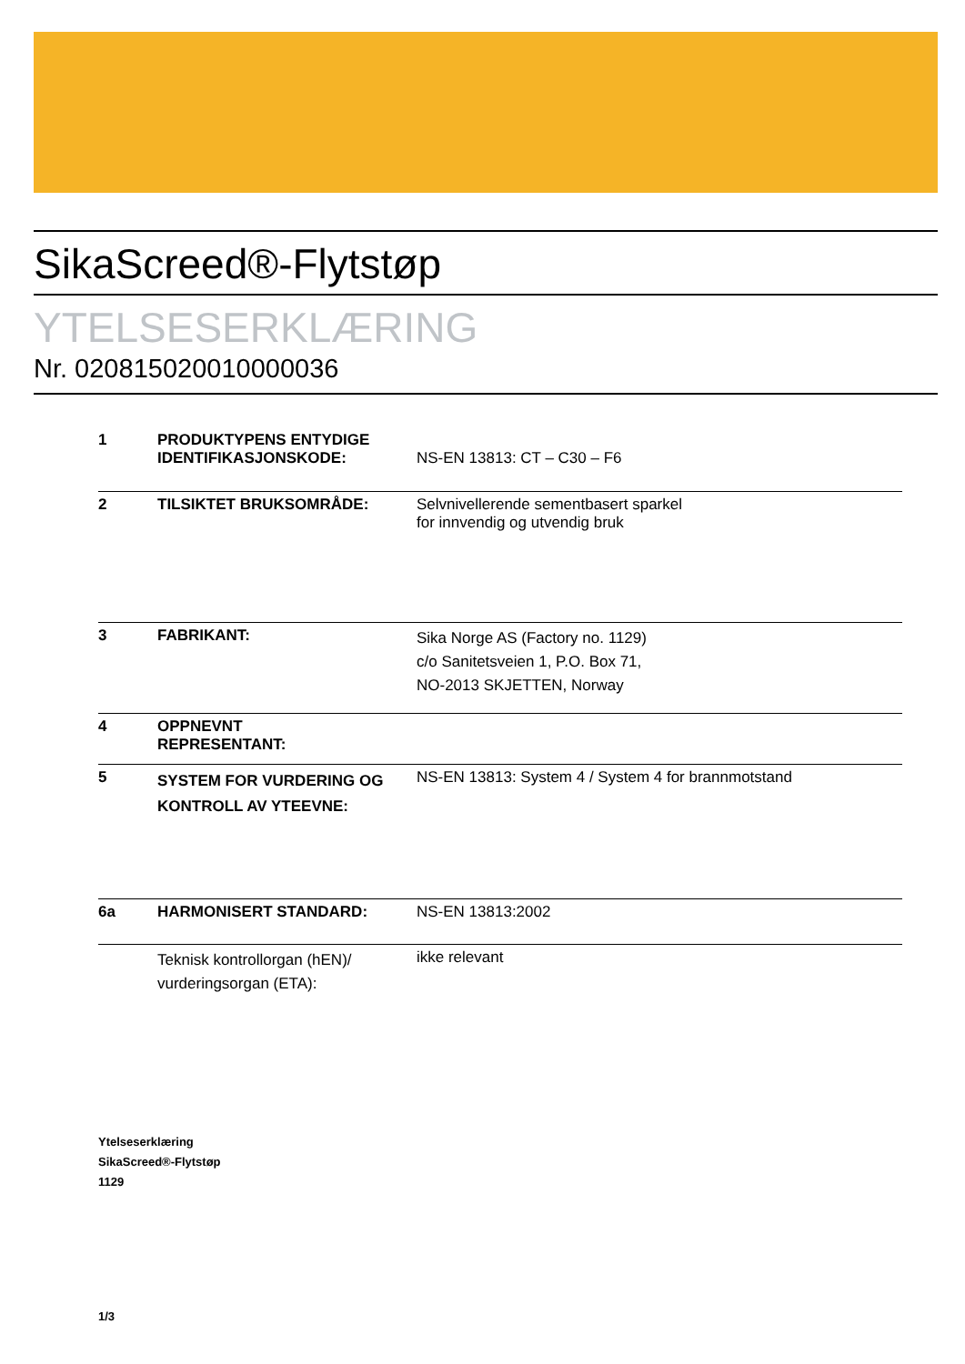SikaScreed®-Flytstøp
YTELSESERKLÆRING
Nr. 020815020010000036
| 1 | PRODUKTYPENS ENTYDIGE IDENTIFIKASJONSKODE: | NS-EN 13813: CT – C30 – F6 |
| 2 | TILSIKTET BRUKSOMRÅDE: | Selvnivellerende sementbasert sparkel for innvendig og utvendig bruk |
| 3 | FABRIKANT: | Sika Norge AS (Factory no. 1129) c/o Sanitetsveien 1, P.O. Box 71, NO-2013 SKJETTEN, Norway |
| 4 | OPPNEVNT REPRESENTANT: | |
| 5 | SYSTEM FOR VURDERING OG KONTROLL AV YTEEVNE: | NS-EN 13813: System 4 / System 4 for brannmotstand |
| 6a | HARMONISERT STANDARD: | NS-EN 13813:2002 |
| | Teknisk kontrollorgan (hEN)/ vurderingsorgan (ETA): | ikke relevant |
Ytelseserklæring
SikaScreed®-Flytstøp
1129
1/3